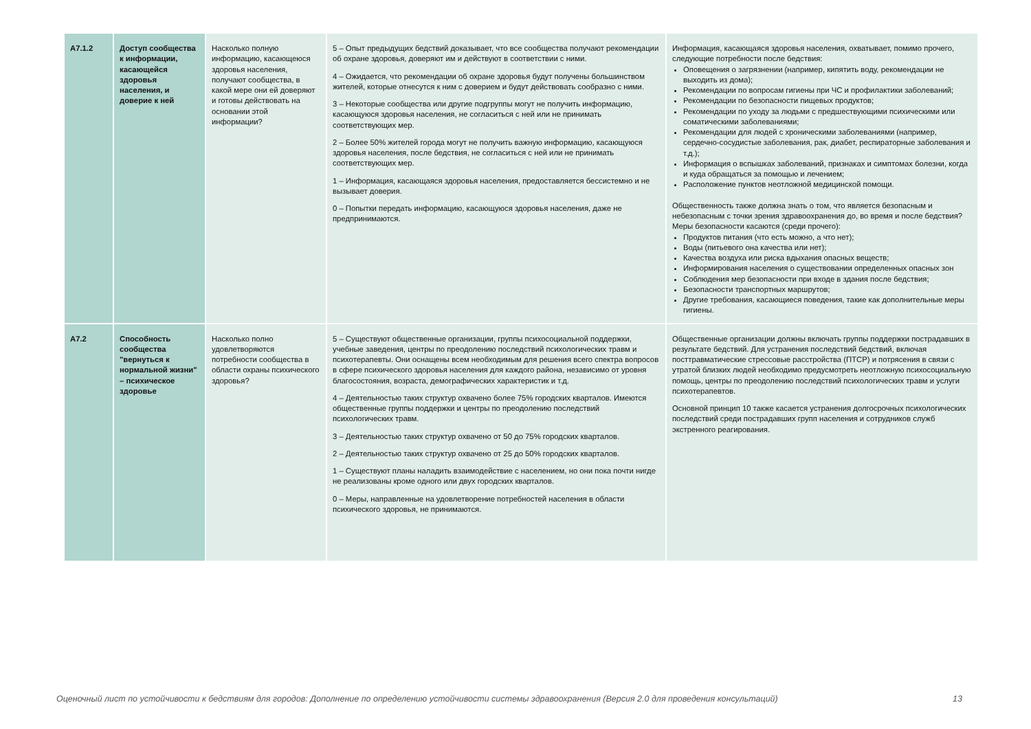| A7.1.2 | Доступ сообщества к информации, касающейся здоровья населения, и доверие к ней | Насколько полную информацию, касающеюся здоровья населения, получают сообщества, в какой мере они ей доверяют и готовы действовать на основании этой информации? | 5 – Опыт предыдущих бедствий доказывает, что все сообщества получают рекомендации об охране здоровья, доверяют им и действуют в соответствии с ними. 4 – Ожидается, что рекомендации об охране здоровья будут получены большинством жителей, которые отнесутся к ним с доверием и будут действовать сообразно с ними. 3 – Некоторые сообщества или другие подгруппы могут не получить информацию, касающуюся здоровья населения, не согласиться с ней или не принимать соответствующих мер. 2 – Более 50% жителей города могут не получить важную информацию, касающуюся здоровья населения, после бедствия, не согласиться с ней или не принимать соответствующих мер. 1 – Информация, касающаяся здоровья населения, предоставляется бессистемно и не вызывает доверия. 0 – Попытки передать информацию, касающуюся здоровья населения, даже не предпринимаются. | Информация, касающаяся здоровья населения, охватывает, помимо прочего, следующие потребности после бедствия: Оповещения о загрязнении (например, кипятить воду, рекомендации не выходить из дома); Рекомендации по вопросам гигиены при ЧС и профилактики заболеваний; Рекомендации по безопасности пищевых продуктов; Рекомендации по уходу за людьми с предшествующими психическими или соматическими заболеваниями; Рекомендации для людей с хроническими заболеваниями (например, сердечно-сосудистые заболевания, рак, диабет, респираторные заболевания и т.д.); Информация о вспышках заболеваний, признаках и симптомах болезни, когда и куда обращаться за помощью и лечением; Расположение пунктов неотложной медицинской помощи. Общественность также должна знать о том, что является безопасным и небезопасным с точки зрения здравоохранения до, во время и после бедствия? Меры безопасности касаются (среди прочего): Продуктов питания (что есть можно, а что нет); Воды (питьевого она качества или нет); Качества воздуха или риска вдыхания опасных веществ; Информирования населения о существовании определенных опасных зон Соблюдения мер безопасности при входе в здания после бедствия; Безопасности транспортных маршрутов; Другие требования, касающиеся поведения, такие как дополнительные меры гигиены. |
| A7.2 | Способность сообщества "вернуться к нормальной жизни" – психическое здоровье | Насколько полно удовлетворяются потребности сообщества в области охраны психического здоровья? | 5 – Существуют общественные организации, группы психосоциальной поддержки, учебные заведения, центры по преодолению последствий психологических травм и психотерапевты. Они оснащены всем необходимым для решения всего спектра вопросов в сфере психического здоровья населения для каждого района, независимо от уровня благосостояния, возраста, демографических характеристик и т.д. 4 – Деятельностью таких структур охвачено более 75% городских кварталов. Имеются общественные группы поддержки и центры по преодолению последствий психологических травм. 3 – Деятельностью таких структур охвачено от 50 до 75% городских кварталов. 2 – Деятельностью таких структур охвачено от 25 до 50% городских кварталов. 1 – Существуют планы наладить взаимодействие с населением, но они пока почти нигде не реализованы кроме одного или двух городских кварталов. 0 – Меры, направленные на удовлетворение потребностей населения в области психического здоровья, не принимаются. | Общественные организации должны включать группы поддержки пострадавших в результате бедствий. Для устранения последствий бедствий, включая посттравматические стрессовые расстройства (ПТСР) и потрясения в связи с утратой близких людей необходимо предусмотреть неотложную психосоциальную помощь, центры по преодолению последствий психологических травм и услуги психотерапевтов. Основной принцип 10 также касается устранения долгосрочных психологических последствий среди пострадавших групп населения и сотрудников служб экстренного реагирования. |
Оценочный лист по устойчивости к бедствиям для городов: Дополнение по определению устойчивости системы здравоохранения (Версия 2.0 для проведения консультаций) 13